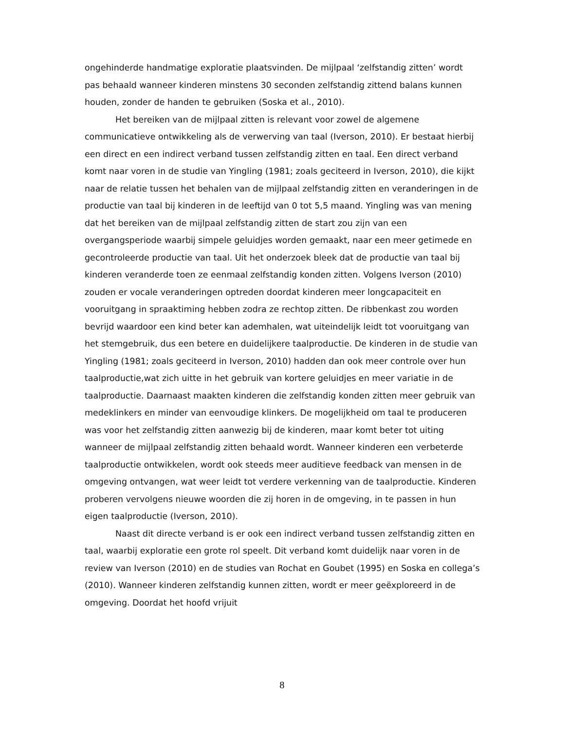ongehinderde handmatige exploratie plaatsvinden. De mijlpaal ‘zelfstandig zitten’ wordt pas behaald wanneer kinderen minstens 30 seconden zelfstandig zittend balans kunnen houden, zonder de handen te gebruiken (Soska et al., 2010).
Het bereiken van de mijlpaal zitten is relevant voor zowel de algemene communicatieve ontwikkeling als de verwerving van taal (Iverson, 2010). Er bestaat hierbij een direct en een indirect verband tussen zelfstandig zitten en taal. Een direct verband komt naar voren in de studie van Yingling (1981; zoals geciteerd in Iverson, 2010), die kijkt naar de relatie tussen het behalen van de mijlpaal zelfstandig zitten en veranderingen in de productie van taal bij kinderen in de leeftijd van 0 tot 5,5 maand. Yingling was van mening dat het bereiken van de mijlpaal zelfstandig zitten de start zou zijn van een overgangsperiode waarbij simpele geluidjes worden gemaakt, naar een meer getimede en gecontroleerde productie van taal. Uit het onderzoek bleek dat de productie van taal bij kinderen veranderde toen ze eenmaal zelfstandig konden zitten. Volgens Iverson (2010) zouden er vocale veranderingen optreden doordat kinderen meer longcapaciteit en vooruitgang in spraaktiming hebben zodra ze rechtop zitten. De ribbenkast zou worden bevrijd waardoor een kind beter kan ademhalen, wat uiteindelijk leidt tot vooruitgang van het stemgebruik, dus een betere en duidelijkere taalproductie. De kinderen in de studie van Yingling (1981; zoals geciteerd in Iverson, 2010) hadden dan ook meer controle over hun taalproductie,wat zich uitte in het gebruik van kortere geluidjes en meer variatie in de taalproductie. Daarnaast maakten kinderen die zelfstandig konden zitten meer gebruik van medeklinkers en minder van eenvoudige klinkers. De mogelijkheid om taal te produceren was voor het zelfstandig zitten aanwezig bij de kinderen, maar komt beter tot uiting wanneer de mijlpaal zelfstandig zitten behaald wordt. Wanneer kinderen een verbeterde taalproductie ontwikkelen, wordt ook steeds meer auditieve feedback van mensen in de omgeving ontvangen, wat weer leidt tot verdere verkenning van de taalproductie. Kinderen proberen vervolgens nieuwe woorden die zij horen in de omgeving, in te passen in hun eigen taalproductie (Iverson, 2010).
Naast dit directe verband is er ook een indirect verband tussen zelfstandig zitten en taal, waarbij exploratie een grote rol speelt. Dit verband komt duidelijk naar voren in de review van Iverson (2010) en de studies van Rochat en Goubet (1995) en Soska en collega’s (2010). Wanneer kinderen zelfstandig kunnen zitten, wordt er meer geëxploreerd in de omgeving. Doordat het hoofd vrijuit
8